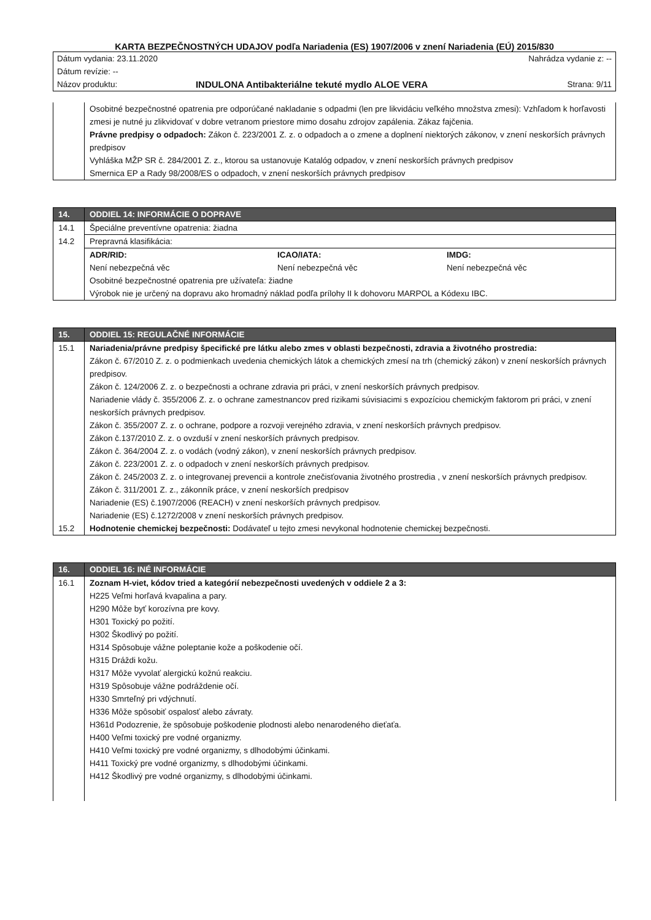KARTA BEZPEČNOSTNÝCH UDAJOV podľa Nariadenia (ES) 1907/2006 v znení Nariadenia (EÚ) 2015/830
| Dátum vydania: 23.11.2020 | | Nahrádza vydanie z: -- |
| Dátum revízie: -- | | |
| Názov produktu: | INDULONA Antibakteriálne tekuté mydlo ALOE VERA | Strana: 9/11 |
| | Osobitné bezpečnostné opatrenia pre odporúčané nakladanie s odpadmi (len pre likvidáciu veľkého množstva zmesi): Vzhľadom k horľavosti zmesi je nutné ju zlikvidovať v dobre vetranom priestore mimo dosahu zdrojov zapálenia. Zákaz fajčenia. Právne predpisy o odpadoch: Zákon č. 223/2001 Z. z. o odpadoch a o zmene a doplnení niektorých zákonov, v znení neskorších právnych predpisov Vyhláška MŽP SR č. 284/2001 Z. z., ktorou sa ustanovuje Katalóg odpadov, v znení neskorších právnych predpisov Smernica EP a Rady 98/2008/ES o odpadoch, v znení neskorších právnych predpisov |
| 14. | ODDIEL 14: INFORMÁCIE O DOPRAVE |
| --- | --- |
| 14.1 | Špeciálne preventívne opatrenia: žiadna |
| 14.2 | Prepravná klasifikácia: |
| | / ADR/RID: Není nebezpečná věc / ICAO/IATA: Není nebezpečná věc / IMDG: Není nebezpečná věc / Osobitné bezpečnostné opatrenia pre užívateľa: žiadne Výrobok nie je určený na dopravu ako hromadný náklad podľa prílohy II k dohovoru MARPOL a Kódexu IBC. |
| 15. | ODDIEL 15: REGULAČNÉ INFORMÁCIE |
| --- | --- |
| 15.1 | Nariadenia/právne predpisy špecifické pre látku alebo zmes v oblasti bezpečnosti, zdravia a životného prostredia: Zákon č. 67/2010 Z. z. o podmienkach uvedenia chemických látok a chemických zmesí na trh (chemický zákon) v znení neskorších právnych predpisov. Zákon č. 124/2006 Z. z. o bezpečnosti a ochrane zdravia pri práci, v znení neskorších právnych predpisov. Nariadenie vlády č. 355/2006 Z. z. o ochrane zamestnancov pred rizikami súvisiacimi s expozíciou chemickým faktorom pri práci, v znení neskorších právnych predpisov. Zákon č. 355/2007 Z. z. o ochrane, podpore a rozvoji verejného zdravia, v znení neskorších právnych predpisov. Zákon č.137/2010 Z. z. o ovzduší v znení neskorších právnych predpisov. Zákon č. 364/2004 Z. z. o vodách (vodný zákon), v znení neskorších právnych predpisov. Zákon č. 223/2001 Z. z. o odpadoch v znení neskorších právnych predpisov. Zákon č. 245/2003 Z. z. o integrovanej prevencii a kontrole znečisťovania životného prostredia , v znení neskorších právnych predpisov. Zákon č. 311/2001 Z. z., zákonník práce, v znení neskorších predpisov Nariadenie (ES) č.1907/2006 (REACH) v znení neskorších právnych predpisov. Nariadenie (ES) č.1272/2008 v znení neskorších právnych predpisov. |
| 15.2 | Hodnotenie chemickej bezpečnosti: Dodávateľ u tejto zmesi nevykonal hodnotenie chemickej bezpečnosti. |
| 16. | ODDIEL 16: INÉ INFORMÁCIE |
| --- | --- |
| 16.1 | Zoznam H-viet, kódov tried a kategórií nebezpečnosti uvedených v oddiele 2 a 3: H225 Veľmi horľavá kvapalina a pary. H290 Môže byť korozívna pre kovy. H301 Toxický po požití. H302 Škodlivý po požití. H314 Spôsobuje vážne poleptanie kože a poškodenie očí. H315 Dráždi kožu. H317 Môže vyvolať alergickú kožnú reakciu. H319 Spôsobuje vážne podráždenie očí. H330 Smrteľný pri vdýchnutí. H336 Môže spôsobiť ospalosť alebo závraty. H361d Podozrenie, že spôsobuje poškodenie plodnosti alebo nenarodeného dieťaťa. H400 Veľmi toxický pre vodné organizmy. H410 Veľmi toxický pre vodné organizmy, s dlhodobými účinkami. H411 Toxický pre vodné organizmy, s dlhodobými účinkami. H412 Škodlivý pre vodné organizmy, s dlhodobými účinkami. |